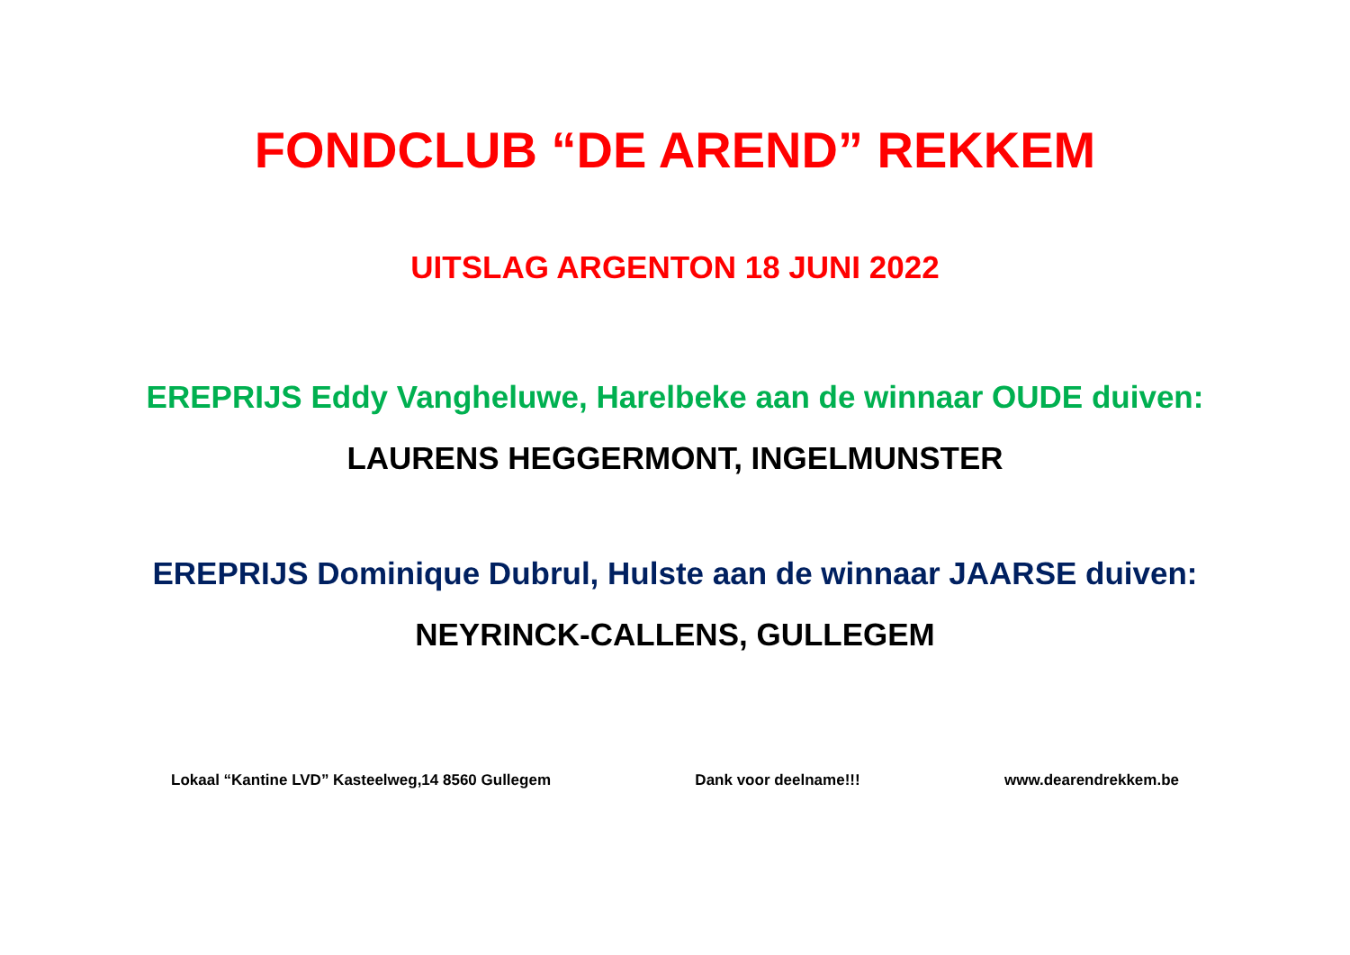FONDCLUB “DE AREND” REKKEM
UITSLAG ARGENTON 18 JUNI 2022
EREPRIJS Eddy Vangheluwe, Harelbeke aan de winnaar OUDE duiven:
LAURENS HEGGERMONT, INGELMUNSTER
EREPRIJS Dominique Dubrul, Hulste aan de winnaar JAARSE duiven:
NEYRINCK-CALLENS, GULLEGEM
Lokaal “Kantine LVD” Kasteelweg,14 8560 Gullegem Dank voor deelname!!! www.dearendrekkem.be